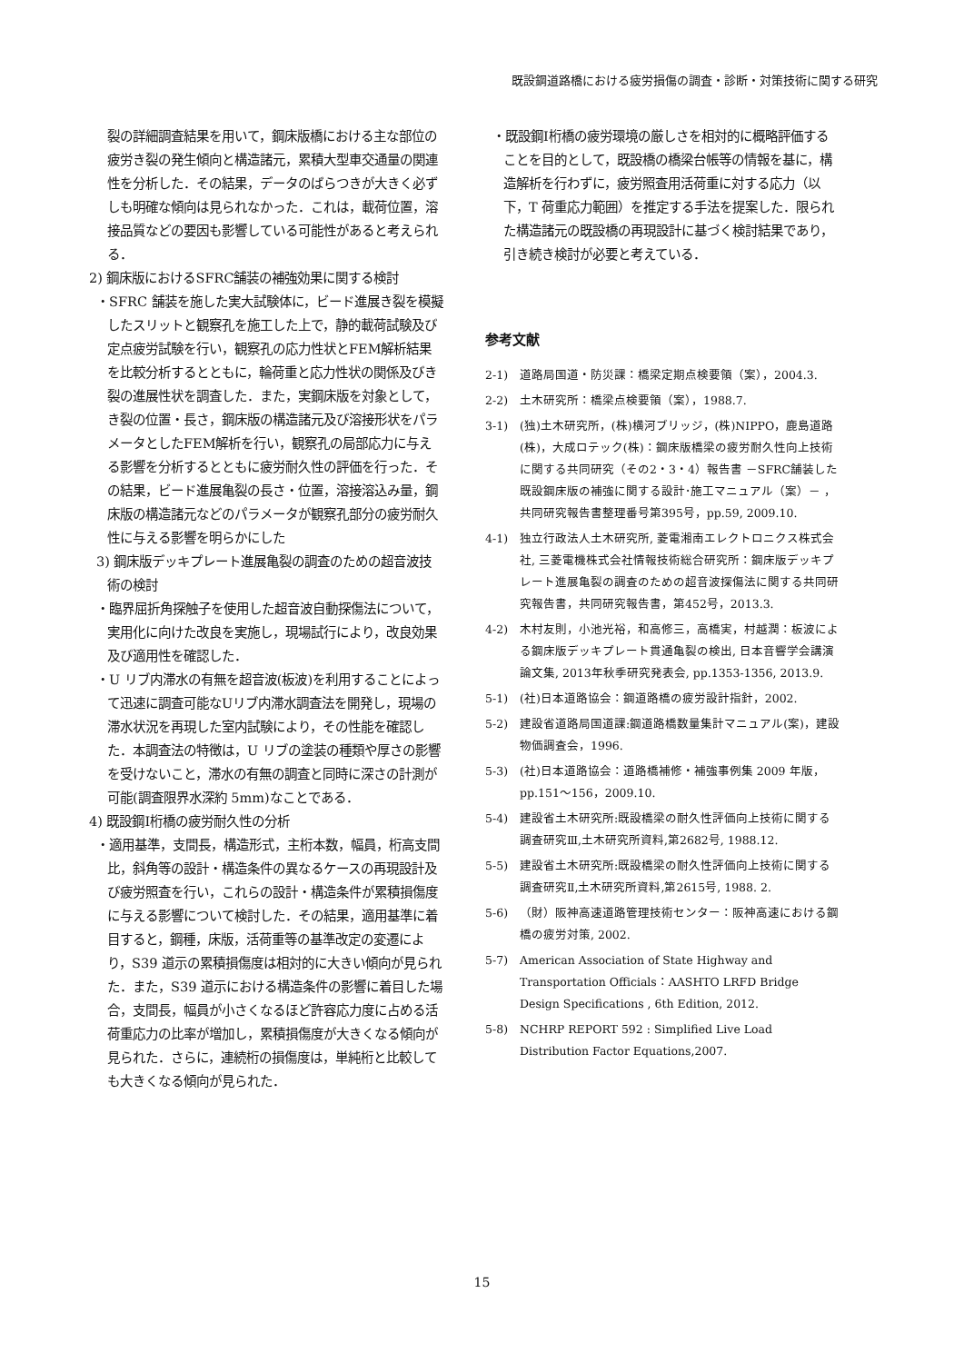既設鋼道路橋における疲労損傷の調査・診断・対策技術に関する研究
裂の詳細調査結果を用いて，鋼床版橋における主な部位の疲労き裂の発生傾向と構造諸元，累積大型車交通量の関連性を分析した．その結果，データのばらつきが大きく必ずしも明確な傾向は見られなかった．これは，載荷位置，溶接品質などの要因も影響している可能性があると考えられる．
2) 鋼床版におけるSFRC舗装の補強効果に関する検討
・SFRC 舗装を施した実大試験体に，ビード進展き裂を模擬したスリットと観察孔を施工した上で，静的載荷試験及び定点疲労試験を行い，観察孔の応力性状とFEM解析結果を比較分析するとともに，輪荷重と応力性状の関係及びき裂の進展性状を調査した．また，実鋼床版を対象として，き裂の位置・長さ，鋼床版の構造諸元及び溶接形状をパラメータとしたFEM解析を行い，観察孔の局部応力に与える影響を分析するとともに疲労耐久性の評価を行った．その結果，ビード進展亀裂の長さ・位置，溶接溶込み量，鋼床版の構造諸元などのパラメータが観察孔部分の疲労耐久性に与える影響を明らかにした
3) 鋼床版デッキプレート進展亀裂の調査のための超音波技術の検討
・臨界屈折角探触子を使用した超音波自動探傷法について，実用化に向けた改良を実施し，現場試行により，改良効果及び適用性を確認した．
・U リブ内滞水の有無を超音波(板波)を利用することによって迅速に調査可能なUリブ内滞水調査法を開発し，現場の滞水状況を再現した室内試験により，その性能を確認した．本調査法の特徴は，U リブの塗装の種類や厚さの影響を受けないこと，滞水の有無の調査と同時に深さの計測が可能(調査限界水深約 5mm)なことである．
4) 既設鋼I桁橋の疲労耐久性の分析
・適用基準，支間長，構造形式，主桁本数，幅員，桁高支間比，斜角等の設計・構造条件の異なるケースの再現設計及び疲労照査を行い，これらの設計・構造条件が累積損傷度に与える影響について検討した．その結果，適用基準に着目すると，鋼種，床版，活荷重等の基準改定の変遷により，S39 道示の累積損傷度は相対的に大きい傾向が見られた．また，S39 道示における構造条件の影響に着目した場合，支間長，幅員が小さくなるほど許容応力度に占める活荷重応力の比率が増加し，累積損傷度が大きくなる傾向が見られた．さらに，連続桁の損傷度は，単純桁と比較しても大きくなる傾向が見られた．
・既設鋼I桁橋の疲労環境の厳しさを相対的に概略評価することを目的として，既設橋の橋梁台帳等の情報を基に，構造解析を行わずに，疲労照査用活荷重に対する応力（以下，T 荷重応力範囲）を推定する手法を提案した．限られた構造諸元の既設橋の再現設計に基づく検討結果であり，引き続き検討が必要と考えている．
参考文献
2-1) 道路局国道・防災課：橋梁定期点検要領（案），2004.3.
2-2) 土木研究所：橋梁点検要領（案），1988.7.
3-1) (独)土木研究所，(株)横河ブリッジ，(株)NIPPO，鹿島道路(株)，大成ロテック(株)：鋼床版橋梁の疲労耐久性向上技術に関する共同研究（その2・3・4）報告書 －SFRC舗装した既設鋼床版の補強に関する設計･施工マニュアル（案）－ ，共同研究報告書整理番号第395号，pp.59, 2009.10.
4-1) 独立行政法人土木研究所, 菱電湘南エレクトロニクス株式会社, 三菱電機株式会社情報技術総合研究所：鋼床版デッキプレート進展亀裂の調査のための超音波探傷法に関する共同研究報告書，共同研究報告書，第452号，2013.3.
4-2) 木村友則，小池光裕，和高修三，高橋実，村越潤：板波による鋼床版デッキプレート貫通亀裂の検出, 日本音響学会講演論文集, 2013年秋季研究発表会, pp.1353-1356, 2013.9.
5-1) (社)日本道路協会：鋼道路橋の疲労設計指針，2002.
5-2) 建設省道路局国道課:鋼道路橋数量集計マニュアル(案)，建設物価調査会，1996.
5-3) (社)日本道路協会：道路橋補修・補強事例集 2009 年版，pp.151～156，2009.10.
5-4) 建設省土木研究所:既設橋梁の耐久性評価向上技術に関する調査研究Ⅲ,土木研究所資料,第2682号, 1988.12.
5-5) 建設省土木研究所:既設橋梁の耐久性評価向上技術に関する調査研究Ⅱ,土木研究所資料,第2615号, 1988. 2.
5-6) （財）阪神高速道路管理技術センター：阪神高速における鋼橋の疲労対策, 2002.
5-7) American Association of State Highway and Transportation Officials：AASHTO LRFD Bridge Design Specifications , 6th Edition, 2012.
5-8) NCHRP REPORT 592 : Simplified Live Load Distribution Factor Equations,2007.
15